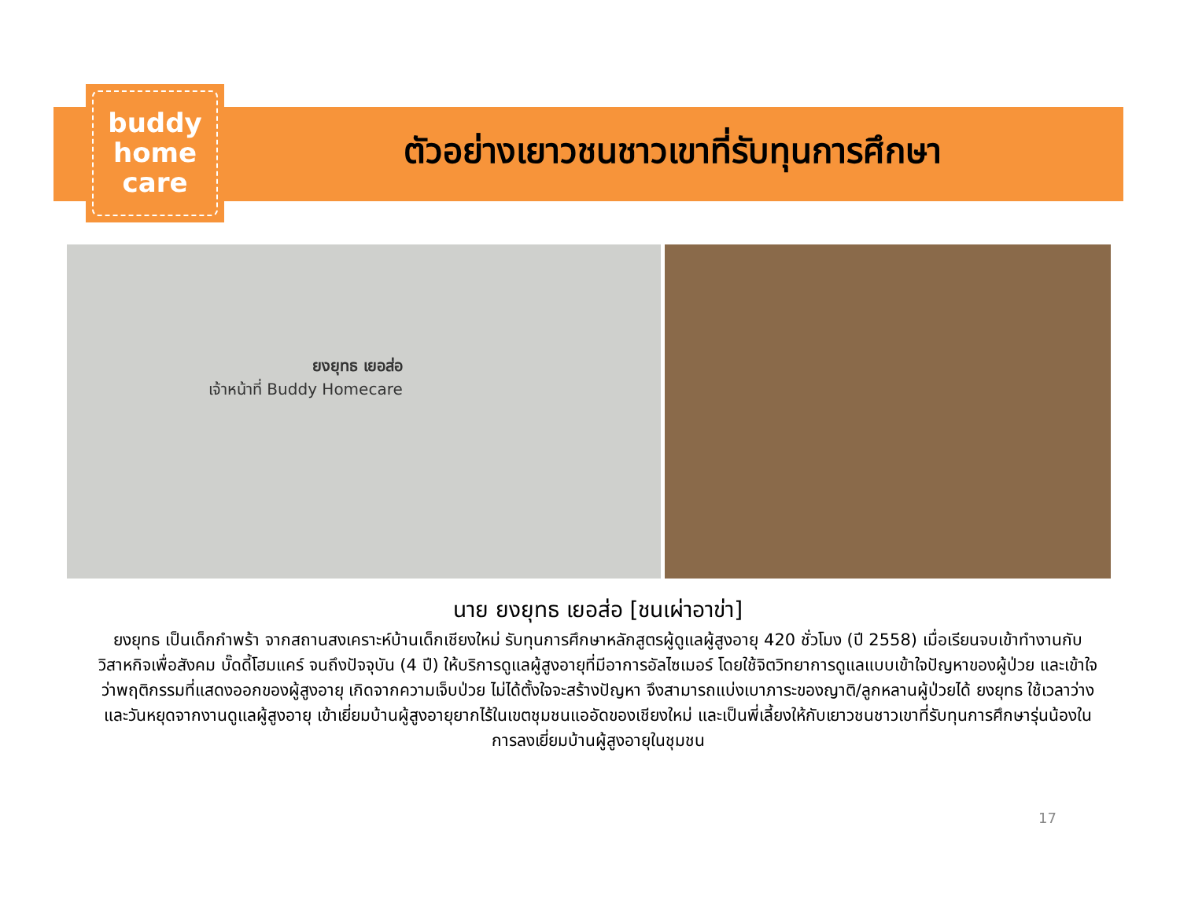buddy
home
care
ตัวอย่างเยาวชนชาวเขาที่รับทุนการศึกษา
ยงยุทธ เยอส่อ
เจ้าหน้าที่ Buddy Homecare
นาย ยงยุทธ เยอส่อ [ชนเผ่าอาข่า]
ยงยุทธ เป็นเด็กกำพร้า จากสถานสงเคราะห์บ้านเด็กเชียงใหม่ รับทุนการศึกษาหลักสูตรผู้ดูแลผู้สูงอายุ 420 ชั่วโมง (ปี 2558) เมื่อเรียนจบเข้าทำงานกับวิสาหกิจเพื่อสังคม บั๊ดดี้โฮมแคร์ จนถึงปัจจุบัน (4 ปี) ให้บริการดูแลผู้สูงอายุที่มีอาการอัลไซเมอร์ โดยใช้จิตวิทยาการดูแลแบบเข้าใจปัญหาของผู้ป่วย และเข้าใจว่าพฤติกรรมที่แสดงออกของผู้สูงอายุ เกิดจากความเจ็บป่วย ไม่ได้ตั้งใจจะสร้างปัญหา จึงสามารถแบ่งเบาภาระของญาติ/ลูกหลานผู้ป่วยได้ ยงยุทธ ใช้เวลาว่างและวันหยุดจากงานดูแลผู้สูงอายุ เข้าเยี่ยมบ้านผู้สูงอายุยากไร้ในเขตชุมชนแออัดของเชียงใหม่ และเป็นพี่เลี้ยงให้กับเยาวชนชาวเขาที่รับทุนการศึกษารุ่นน้องในการลงเยี่ยมบ้านผู้สูงอายุในชุมชน
17